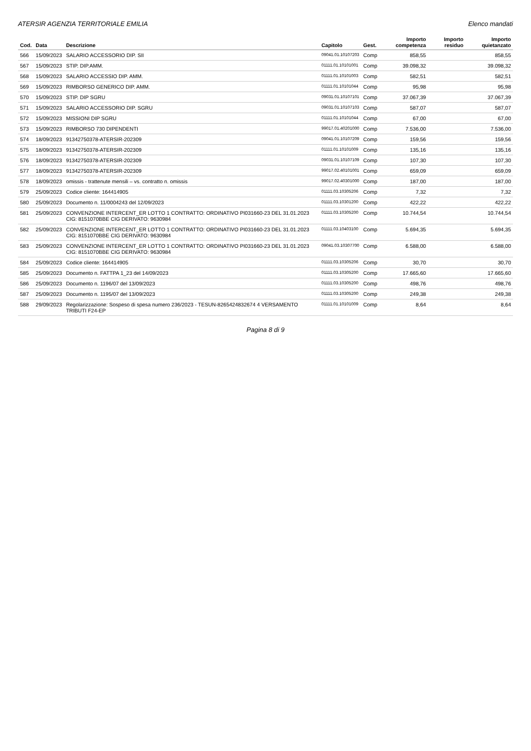ATERSIR AGENZIA TERRITORIALE EMILIA Elenco mandati
| Cod. | Data | Descrizione | Capitolo | Gest. | Importo competenza | Importo residuo | Importo quietanzato |
| --- | --- | --- | --- | --- | --- | --- | --- |
| 566 | 15/09/2023 | SALARIO ACCESSORIO DIP. SII | 09041.01.10107203 | Comp | 858,55 | | 858,55 |
| 567 | 15/09/2023 | STIP. DIP.AMM. | 01111.01.10101001 | Comp | 39.098,32 | | 39.098,32 |
| 568 | 15/09/2023 | SALARIO ACCESSIO DIP. AMM. | 01111.01.10101003 | Comp | 582,51 | | 582,51 |
| 569 | 15/09/2023 | RIMBORSO GENERICO DIP. AMM. | 01111.01.10101044 | Comp | 95,98 | | 95,98 |
| 570 | 15/09/2023 | STIP. DIP SGRU | 09031.01.10107101 | Comp | 37.067,39 | | 37.067,39 |
| 571 | 15/09/2023 | SALARIO ACCESSORIO DIP. SGRU | 09031.01.10107103 | Comp | 587,07 | | 587,07 |
| 572 | 15/09/2023 | MISSIONI DIP SGRU | 01111.01.10101044 | Comp | 67,00 | | 67,00 |
| 573 | 15/09/2023 | RIMBORSO 730 DIPENDENTI | 99017.01.40201000 | Comp | 7.536,00 | | 7.536,00 |
| 574 | 18/09/2023 | 91342750378-ATERSIR-202309 | 09041.01.10107209 | Comp | 159,56 | | 159,56 |
| 575 | 18/09/2023 | 91342750378-ATERSIR-202309 | 01111.01.10101009 | Comp | 135,16 | | 135,16 |
| 576 | 18/09/2023 | 91342750378-ATERSIR-202309 | 09031.01.10107109 | Comp | 107,30 | | 107,30 |
| 577 | 18/09/2023 | 91342750378-ATERSIR-202309 | 99017.02.40101001 | Comp | 659,09 | | 659,09 |
| 578 | 18/09/2023 | omissis - trattenute mensili – vs. contratto n. omissis | 99017.02.40301000 | Comp | 187,00 | | 187,00 |
| 579 | 25/09/2023 | Codice cliente: 164414905 | 01111.03.10305206 | Comp | 7,32 | | 7,32 |
| 580 | 25/09/2023 | Documento n. 11/0004243 del 12/09/2023 | 01111.03.10301200 | Comp | 422,22 | | 422,22 |
| 581 | 25/09/2023 | CONVENZIONE INTERCENT_ER LOTTO 1 CONTRATTO: ORDINATIVO PI031660-23 DEL 31.01.2023 CIG: 8151070BBE CIG DERIVATO: 9630984 | 01111.03.10305200 | Comp | 10.744,54 | | 10.744,54 |
| 582 | 25/09/2023 | CONVENZIONE INTERCENT_ER LOTTO 1 CONTRATTO: ORDINATIVO PI031660-23 DEL 31.01.2023 CIG: 8151070BBE CIG DERIVATO: 9630984 | 01111.03.10403100 | Comp | 5.694,35 | | 5.694,35 |
| 583 | 25/09/2023 | CONVENZIONE INTERCENT_ER LOTTO 1 CONTRATTO: ORDINATIVO PI031660-23 DEL 31.01.2023 CIG: 8151070BBE CIG DERIVATO: 9630984 | 09041.03.10307700 | Comp | 6.588,00 | | 6.588,00 |
| 584 | 25/09/2023 | Codice cliente: 164414905 | 01111.03.10305206 | Comp | 30,70 | | 30,70 |
| 585 | 25/09/2023 | Documento n. FATTPA 1_23 del 14/09/2023 | 01111.03.10305200 | Comp | 17.665,60 | | 17.665,60 |
| 586 | 25/09/2023 | Documento n. 1196/07 del 13/09/2023 | 01111.03.10305200 | Comp | 498,76 | | 498,76 |
| 587 | 25/09/2023 | Documento n. 1195/07 del 13/09/2023 | 01111.03.10305200 | Comp | 249,38 | | 249,38 |
| 588 | 29/09/2023 | Regolarizzazione: Sospeso di spesa numero 236/2023 - TESUN-8265424832674 4 VERSAMENTO TRIBUTI F24-EP | 01111.01.10101009 | Comp | 8,64 | | 8,64 |
Pagina 8 di 9